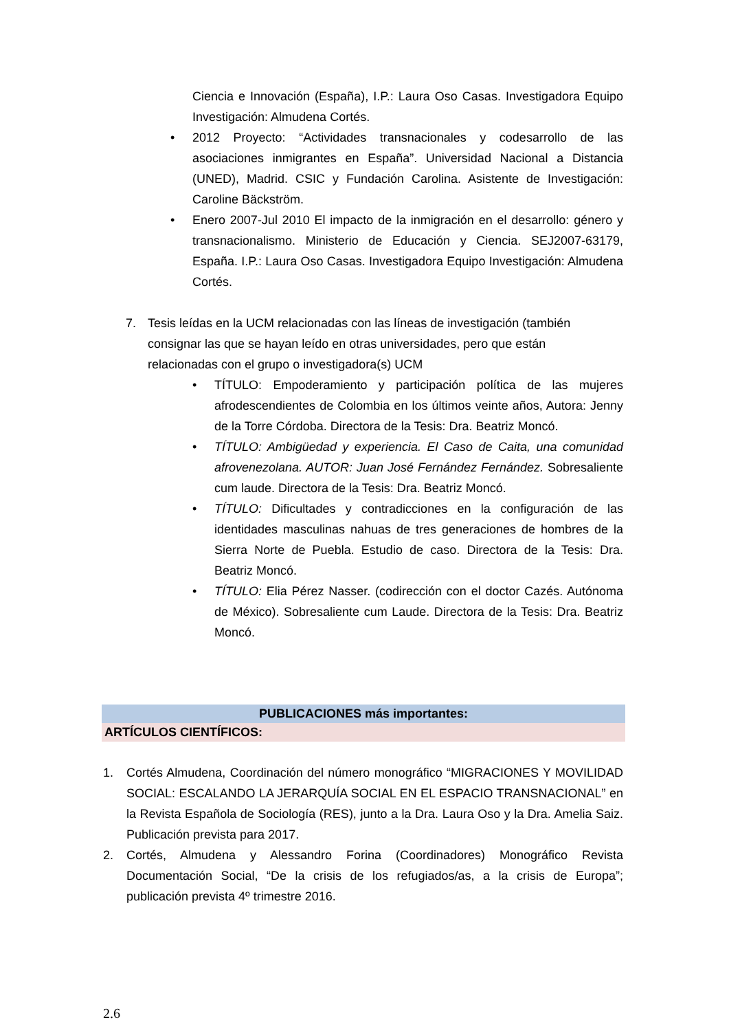Ciencia e Innovación (España), I.P.: Laura Oso Casas. Investigadora Equipo Investigación: Almudena Cortés.
• 2012 Proyecto: “Actividades transnacionales y codesarrollo de las asociaciones inmigrantes en España”. Universidad Nacional a Distancia (UNED), Madrid. CSIC y Fundación Carolina. Asistente de Investigación: Caroline Bäckström.
• Enero 2007-Jul 2010 El impacto de la inmigración en el desarrollo: género y transnacionalismo. Ministerio de Educación y Ciencia. SEJ2007-63179, España. I.P.: Laura Oso Casas. Investigadora Equipo Investigación: Almudena Cortés.
7. Tesis leídas en la UCM relacionadas con las líneas de investigación (también consignar las que se hayan leído en otras universidades, pero que están relacionadas con el grupo o investigadora(s) UCM
• TÍTULO: Empoderamiento y participación política de las mujeres afrodescendientes de Colombia en los últimos veinte años, Autora: Jenny de la Torre Córdoba. Directora de la Tesis: Dra. Beatriz Moncó.
• TÍTULO: Ambigüedad y experiencia. El Caso de Caita, una comunidad afrovenezolana. AUTOR: Juan José Fernández Fernández. Sobresaliente cum laude. Directora de la Tesis: Dra. Beatriz Moncó.
• TÍTULO: Dificultades y contradicciones en la configuración de las identidades masculinas nahuas de tres generaciones de hombres de la Sierra Norte de Puebla. Estudio de caso. Directora de la Tesis: Dra. Beatriz Moncó.
• TÍTULO: Elia Pérez Nasser. (codirección con el doctor Cazés. Autónoma de México). Sobresaliente cum Laude. Directora de la Tesis: Dra. Beatriz Moncó.
PUBLICACIONES más importantes:
ARTÍCULOS CIENTÍFICOS:
1. Cortés Almudena, Coordinación del número monográfico “MIGRACIONES Y MOVILIDAD SOCIAL: ESCALANDO LA JERARQUÍA SOCIAL EN EL ESPACIO TRANSNACIONAL” en la Revista Española de Sociología (RES), junto a la Dra. Laura Oso y la Dra. Amelia Saiz. Publicación prevista para 2017.
2. Cortés, Almudena y Alessandro Forina (Coordinadores) Monográfico Revista Documentación Social, “De la crisis de los refugiados/as, a la crisis de Europa”; publicación prevista 4º trimestre 2016.
2.6